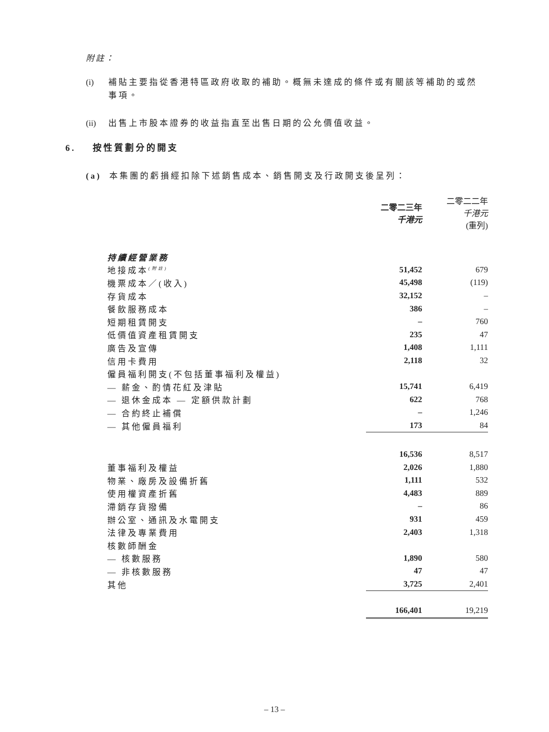附註：
(i) 補貼主要指從香港特區政府收取的補助。概無未達成的條件或有關該等補助的或然事項。
(ii) 出售上市股本證券的收益指直至出售日期的公允價值收益。
6. 按性質劃分的開支
(a) 本集團的虧損經扣除下述銷售成本、銷售開支及行政開支後呈列：
| | 二零二三年 千港元 | 二零二二年 千港元 (重列) |
| --- | --- | --- |
| 持續經營業務 | | |
| 地接成本<sup>(附註)</sup> | 51,452 | 679 |
| 機票成本／(收入) | 45,498 | (119) |
| 存貨成本 | 32,152 | – |
| 餐飲服務成本 | 386 | – |
| 短期租賃開支 | – | 760 |
| 低價值資產租賃開支 | 235 | 47 |
| 廣告及宣傳 | 1,408 | 1,111 |
| 信用卡費用 | 2,118 | 32 |
| 僱員福利開支(不包括董事福利及權益) | | |
| — 薪金、酌情花紅及津貼 | 15,741 | 6,419 |
| — 退休金成本 — 定額供款計劃 | 622 | 768 |
| — 合約終止補償 | – | 1,246 |
| — 其他僱員福利 | 173 | 84 |
| | 16,536 | 8,517 |
| 董事福利及權益 | 2,026 | 1,880 |
| 物業、廠房及設備折舊 | 1,111 | 532 |
| 使用權資產折舊 | 4,483 | 889 |
| 滯銷存貨撥備 | – | 86 |
| 辦公室、通訊及水電開支 | 931 | 459 |
| 法律及專業費用 | 2,403 | 1,318 |
| 核數師酬金 | | |
| — 核數服務 | 1,890 | 580 |
| — 非核數服務 | 47 | 47 |
| 其他 | 3,725 | 2,401 |
| | 166,401 | 19,219 |
– 13 –